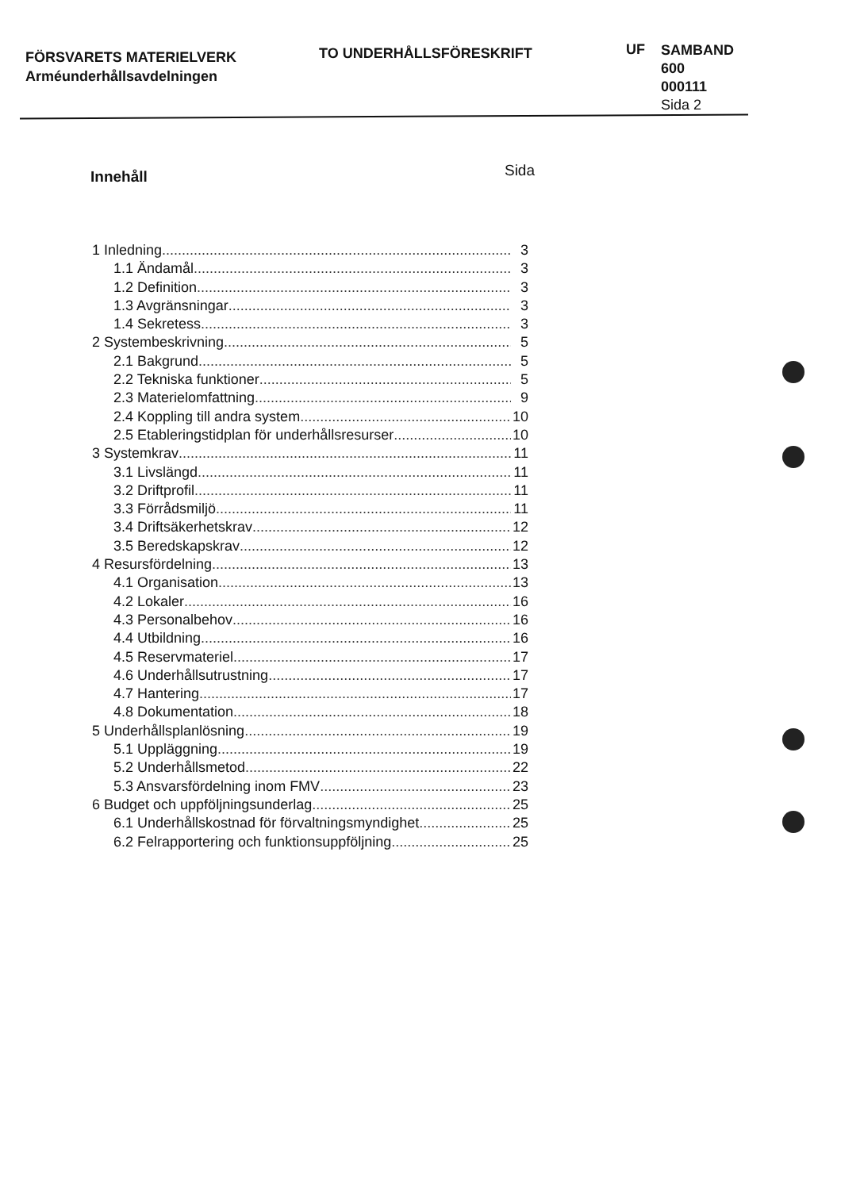FÖRSVARETS MATERIELVERK
Arméunderhållsavdelningen
TO UNDERHÅLLSFÖRESKRIFT
UF
SAMBAND
600
000111
Sida 2
Innehåll Sida
1 Inledning 3
1.1 Ändamål 3
1.2 Definition 3
1.3 Avgränsningar 3
1.4 Sekretess 3
2 Systembeskrivning 5
2.1 Bakgrund 5
2.2 Tekniska funktioner 5
2.3 Materielomfattning 9
2.4 Koppling till andra system 10
2.5 Etableringstidplan för underhållsresurser 10
3 Systemkrav 11
3.1 Livslängd 11
3.2 Driftprofil 11
3.3 Förrådsmiljö 11
3.4 Driftsäkerhetskrav 12
3.5 Beredskapskrav 12
4 Resursfördelning 13
4.1 Organisation 13
4.2 Lokaler 16
4.3 Personalbehov 16
4.4 Utbildning 16
4.5 Reservmateriel 17
4.6 Underhållsutrustning 17
4.7 Hantering 17
4.8 Dokumentation 18
5 Underhållsplanlösning 19
5.1 Uppläggning 19
5.2 Underhållsmetod 22
5.3 Ansvarsfördelning inom FMV 23
6 Budget och uppföljningsunderlag 25
6.1 Underhållskostnad för förvaltningsmyndighet 25
6.2 Felrapportering och funktionsuppföljning 25